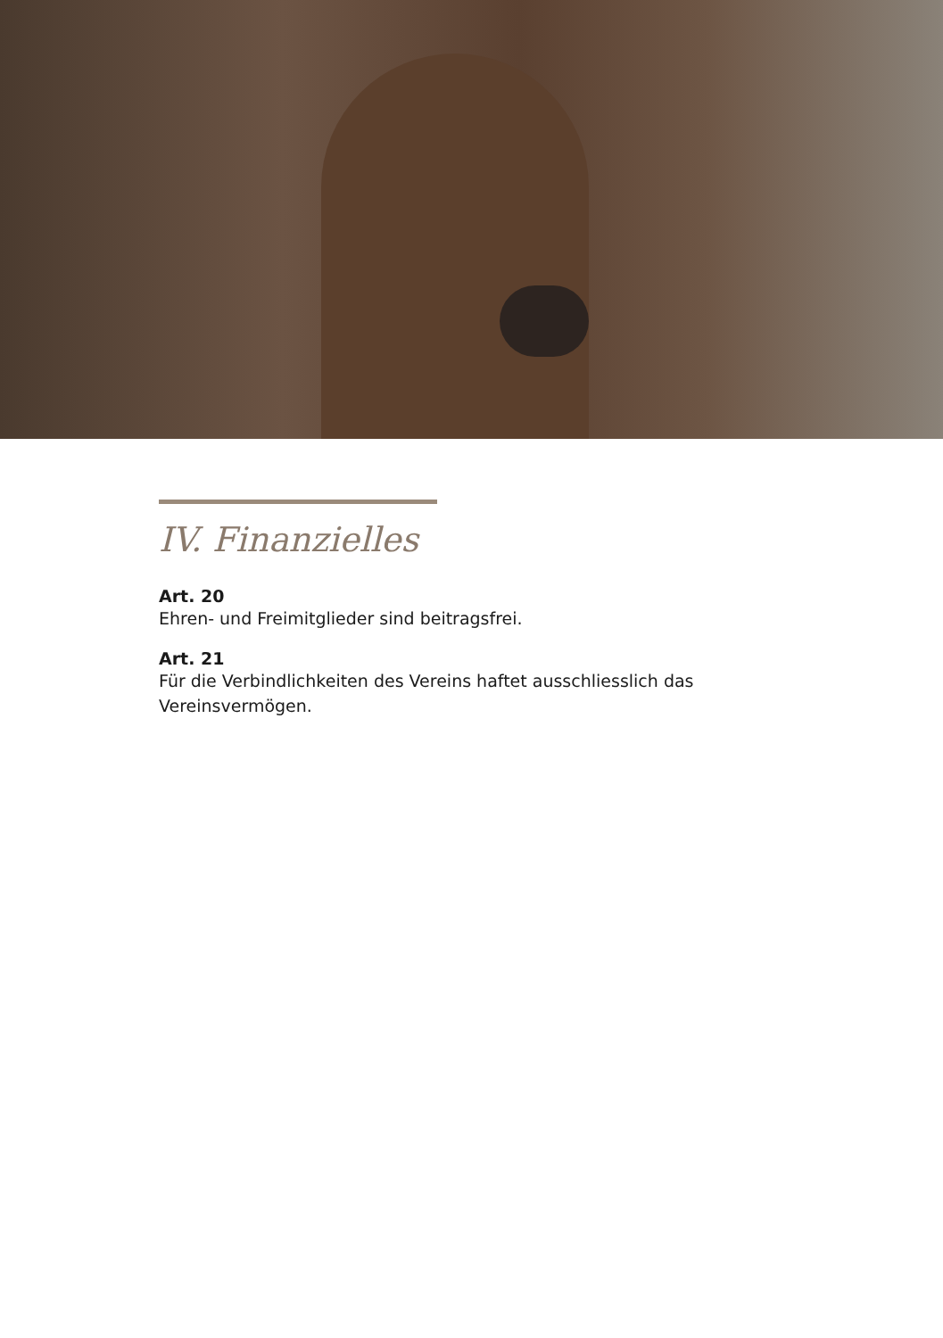IV. Finanzielles
Art. 20
Ehren- und Freimitglieder sind beitragsfrei.
Art. 21
Für die Verbindlichkeiten des Vereins haftet ausschliesslich das Vereinsvermögen.